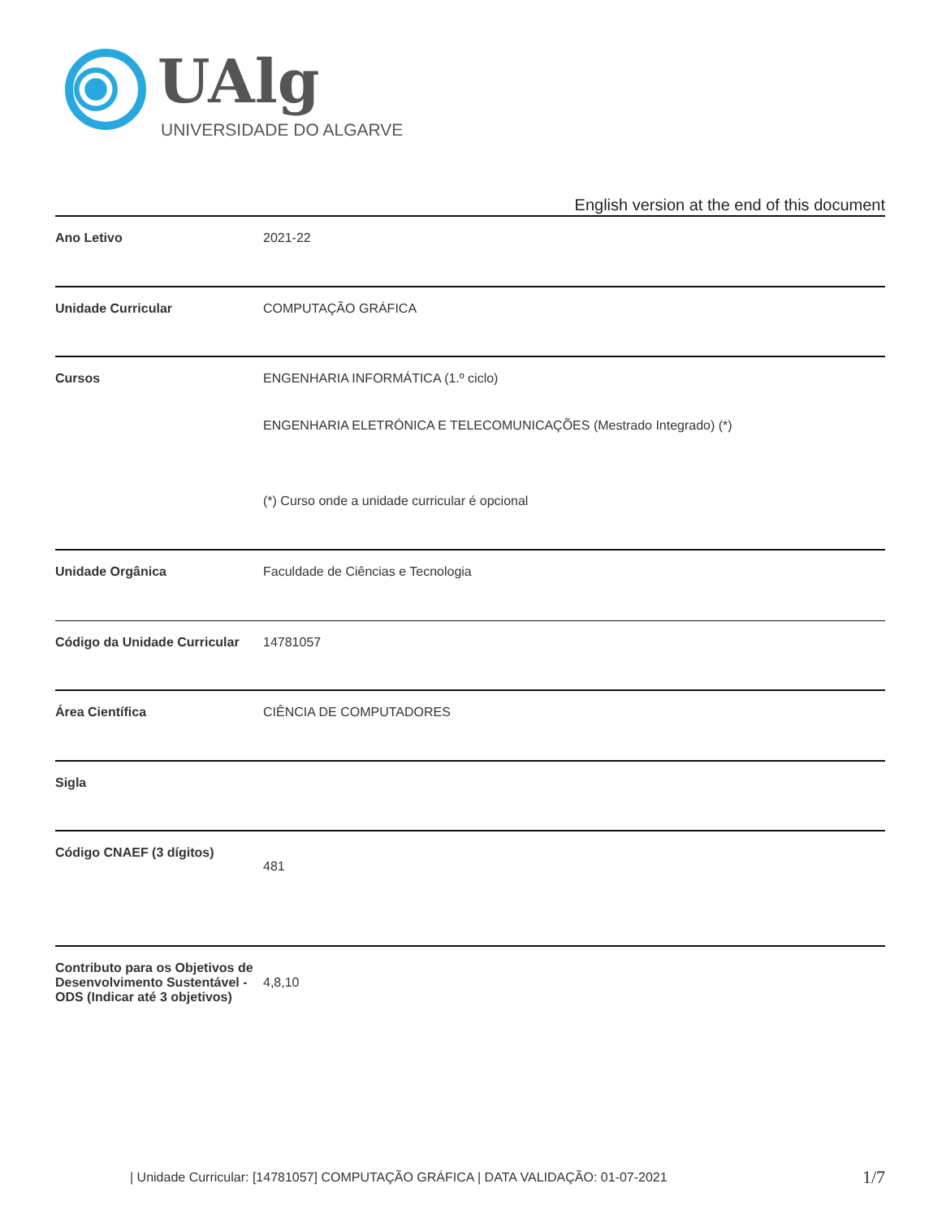UAlg
UNIVERSIDADE DO ALGARVE
English version at the end of this document
| Ano Letivo | 2021-22 |
| Unidade Curricular | COMPUTAÇÃO GRÁFICA |
| Cursos | ENGENHARIA INFORMÁTICA (1.º ciclo) ENGENHARIA ELETRÓNICA E TELECOMUNICAÇÕES (Mestrado Integrado) (*) (*) Curso onde a unidade curricular é opcional |
| Unidade Orgânica | Faculdade de Ciências e Tecnologia |
| Código da Unidade Curricular | 14781057 |
| Área Científica | CIÊNCIA DE COMPUTADORES |
| Sigla | |
| Código CNAEF (3 dígitos) | 481 |
| Contributo para os Objetivos de Desenvolvimento Sustentável - ODS (Indicar até 3 objetivos) | 4,8,10 |
| Unidade Curricular: [14781057] COMPUTAÇÃO GRÁFICA | DATA VALIDAÇÃO: 01-07-2021
1/7